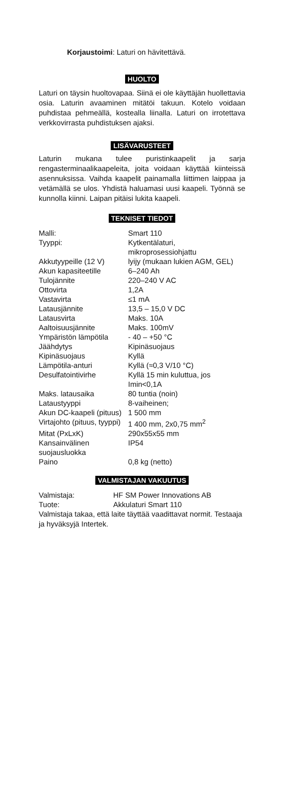Korjaustoimi: Laturi on hävitettävä.
HUOLTO
Laturi on täysin huoltovapaa. Siinä ei ole käyttäjän huollettavia osia. Laturin avaaminen mitätöi takuun. Kotelo voidaan puhdistaa pehmeällä, kostealla liinalla. Laturi on irrotettava verkkovirrasta puhdistuksen ajaksi.
LISÄVARUSTEET
Laturin mukana tulee puristinkaapelit ja sarja rengasterminaalikaapeleita, joita voidaan käyttää kiinteissä asennuksissa. Vaihda kaapelit painamalla liittimen laippaa ja vetämällä se ulos. Yhdistä haluamasi uusi kaapeli. Työnnä se kunnolla kiinni. Laipan pitäisi lukita kaapeli.
TEKNISET TIEDOT
| Malli: | Smart 110 |
| Tyyppi: | Kytkentälaturi, mikroprosessiohjattu |
| Akkutyypeille (12 V) | lyijy (mukaan lukien AGM, GEL) |
| Akun kapasiteetille | 6–240 Ah |
| Tulojännite | 220–240 V AC |
| Ottovirta | 1,2A |
| Vastavirta | ≤1 mA |
| Latausjännite | 13,5 – 15,0 V DC |
| Latausvirta | Maks. 10A |
| Aaltoisuusjännite | Maks. 100mV |
| Ympäristön lämpötila | - 40 – +50 °C |
| Jäähdytys | Kipinäsuojaus |
| Kipinäsuojaus | Kyllä |
| Lämpötila-anturi | Kyllä (≈0,3 V/10 °C) |
| Desulfatointivirhe | Kyllä 15 min kuluttua, jos Imin<0,1A |
| Maks. latausaika | 80 tuntia (noin) |
| Lataustyyppi | 8-vaiheinen; |
| Akun DC-kaapeli (pituus) | 1 500 mm |
| Virtajohto (pituus, tyyppi) | 1 400 mm, 2x0,75 mm<sup>2</sup> |
| Mitat (PxLxK) | 290x55x55 mm |
| Kansainvälinen suojausluokka | IP54 |
| Paino | 0,8 kg (netto) |
VALMISTAJAN VAKUUTUS
| Valmistaja: | HF SM Power Innovations AB |
| Tuote: | Akkulaturi Smart 110 |
Valmistaja takaa, että laite täyttää vaadittavat normit. Testaaja ja hyväksyjä Intertek.